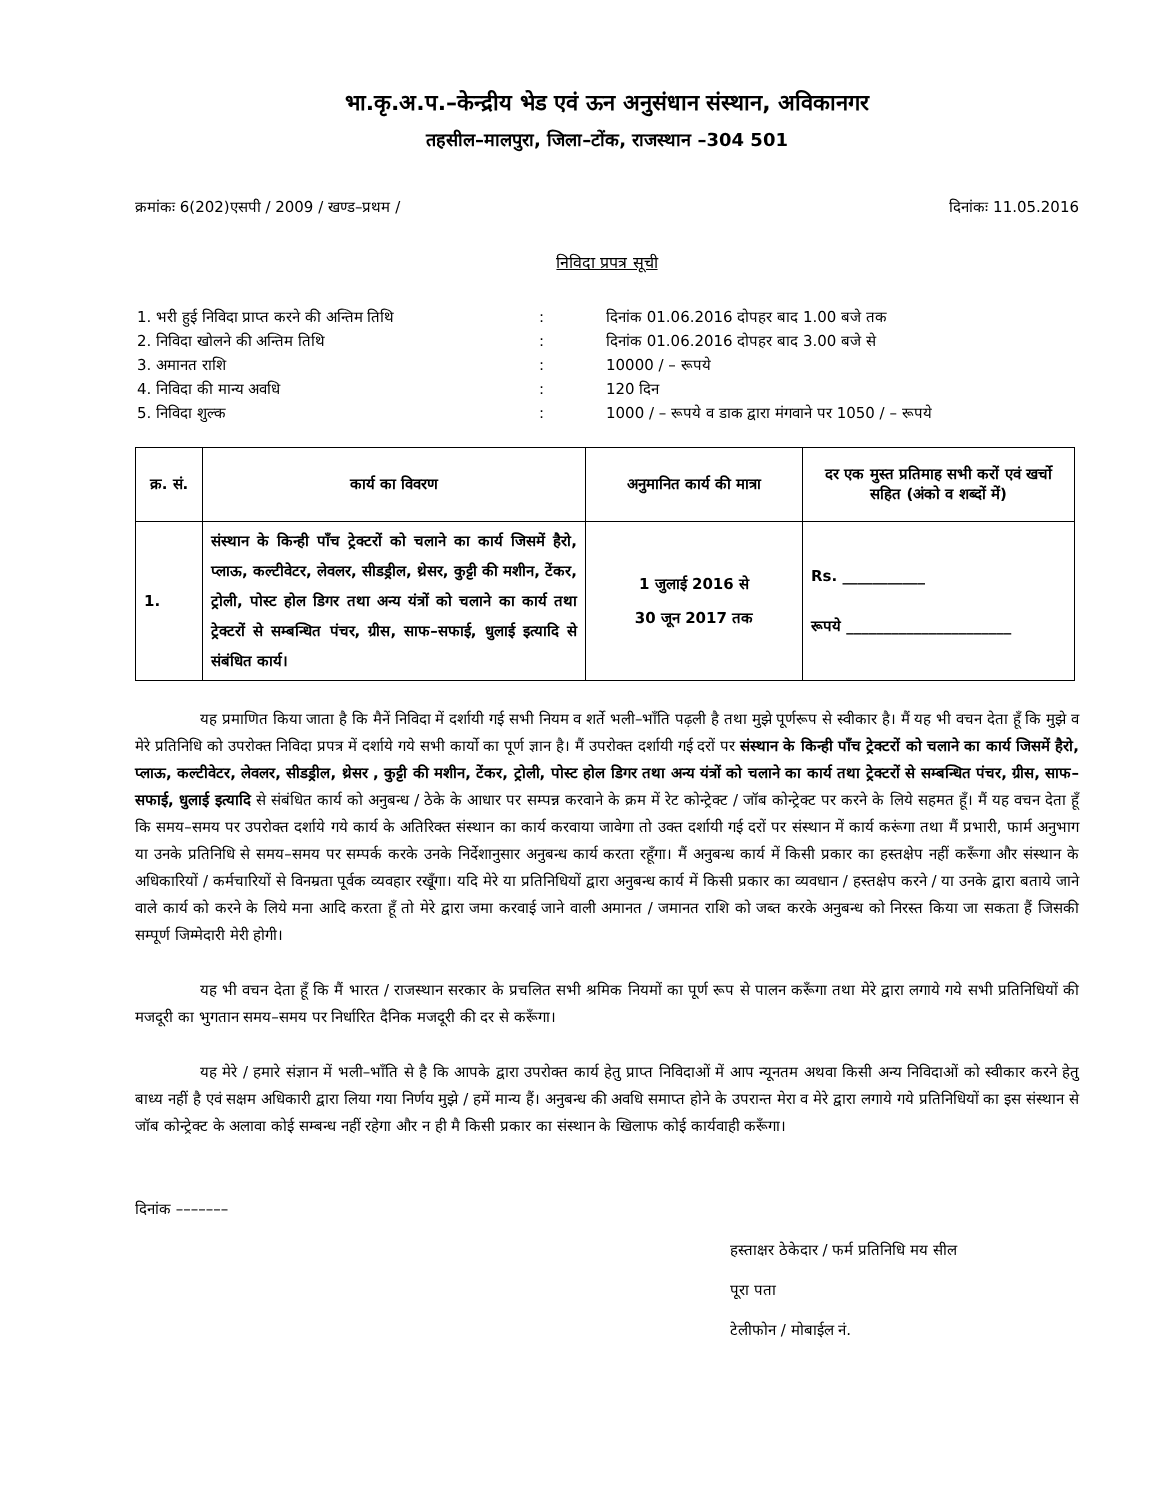भा.कृ.अ.प.–केन्द्रीय भेड एवं ऊन अनुसंधान संस्थान, अविकानगर
तहसील–मालपुरा, जिला–टोंक, राजस्थान –304 501
क्रमांकः 6(202)एसपी / 2009 / खण्ड–प्रथम / दिनांकः 11.05.2016
निविदा प्रपत्र सूची
| 1. भरी हुई निविदा प्राप्त करने की अन्तिम तिथि | : | दिनांक 01.06.2016 दोपहर बाद 1.00 बजे तक |
| 2. निविदा खोलने की अन्तिम तिथि | : | दिनांक 01.06.2016 दोपहर बाद 3.00 बजे से |
| 3. अमानत राशि | : | 10000 / – रूपये |
| 4. निविदा की मान्य अवधि | : | 120 दिन |
| 5. निविदा शुल्क | : | 1000 / – रूपये व डाक द्वारा मंगवाने पर 1050 / – रूपये |
| क्र. सं. | कार्य का विवरण | अनुमानित कार्य की मात्रा | दर एक मुस्त प्रतिमाह सभी करों एवं खर्चो सहित (अंको व शब्दों में) |
| --- | --- | --- | --- |
| 1. | संस्थान के किन्ही पाँच ट्रेक्टरों को चलाने का कार्य जिसमें हैरो, प्लाऊ, कल्टीवेटर, लेवलर, सीडड्रील, थ्रेसर, कुट्टी की मशीन, टेंकर, ट्रोली, पोस्ट होल डिगर तथा अन्य यंत्रों को चलाने का कार्य तथा ट्रेक्टरों से सम्बन्धित पंचर, ग्रीस, साफ–सफाई, धुलाई इत्यादि से संबंधित कार्य। | 1 जुलाई 2016 से 30 जून 2017 तक | Rs. ___________ रूपये ______________________ |
यह प्रमाणित किया जाता है कि मैनें निविदा में दर्शायी गई सभी नियम व शर्ते भली–भाँति पढ़ली है तथा मुझे पूर्णरूप से स्वीकार है। मैं यह भी वचन देता हूँ कि मुझे व मेरे प्रतिनिधि को उपरोक्त निविदा प्रपत्र में दर्शाये गये सभी कार्यो का पूर्ण ज्ञान है। मैं उपरोक्त दर्शायी गई दरों पर संस्थान के किन्ही पाँच ट्रेक्टरों को चलाने का कार्य जिसमें हैरो, प्लाऊ, कल्टीवेटर, लेवलर, सीडड्रील, थ्रेसर , कुट्टी की मशीन, टेंकर, ट्रोली, पोस्ट होल डिगर तथा अन्य यंत्रों को चलाने का कार्य तथा ट्रेक्टरों से सम्बन्धित पंचर, ग्रीस, साफ–सफाई, धुलाई इत्यादि से संबंधित कार्य को अनुबन्ध / ठेके के आधार पर सम्पन्न करवाने के क्रम में रेट कोन्ट्रेक्ट / जॉब कोन्ट्रेक्ट पर करने के लिये सहमत हूँ। मैं यह वचन देता हूँ कि समय–समय पर उपरोक्त दर्शाये गये कार्य के अतिरिक्त संस्थान का कार्य करवाया जावेगा तो उक्त दर्शायी गई दरों पर संस्थान में कार्य करूंगा तथा मैं प्रभारी, फार्म अनुभाग या उनके प्रतिनिधि से समय–समय पर सम्पर्क करके उनके निर्देशानुसार अनुबन्ध कार्य करता रहूँगा। मैं अनुबन्ध कार्य में किसी प्रकार का हस्तक्षेप नहीं करूँगा और संस्थान के अधिकारियों / कर्मचारियों से विनम्रता पूर्वक व्यवहार रखूँगा। यदि मेरे या प्रतिनिधियों द्वारा अनुबन्ध कार्य में किसी प्रकार का व्यवधान / हस्तक्षेप करने / या उनके द्वारा बताये जाने वाले कार्य को करने के लिये मना आदि करता हूँ तो मेरे द्वारा जमा करवाई जाने वाली अमानत / जमानत राशि को जब्त करके अनुबन्ध को निरस्त किया जा सकता हैं जिसकी सम्पूर्ण जिम्मेदारी मेरी होगी।
यह भी वचन देता हूँ कि मैं भारत / राजस्थान सरकार के प्रचलित सभी श्रमिक नियमों का पूर्ण रूप से पालन करूँगा तथा मेरे द्वारा लगाये गये सभी प्रतिनिधियों की मजदूरी का भुगतान समय–समय पर निर्धारित दैनिक मजदूरी की दर से करूँगा।
यह मेरे / हमारे संज्ञान में भली–भाँति से है कि आपके द्वारा उपरोक्त कार्य हेतु प्राप्त निविदाओं में आप न्यूनतम अथवा किसी अन्य निविदाओं को स्वीकार करने हेतु बाध्य नहीं है एवं सक्षम अधिकारी द्वारा लिया गया निर्णय मुझे / हमें मान्य हैं। अनुबन्ध की अवधि समाप्त होने के उपरान्त मेरा व मेरे द्वारा लगाये गये प्रतिनिधियों का इस संस्थान से जॉब कोन्ट्रेक्ट के अलावा कोई सम्बन्ध नहीं रहेगा और न ही मै किसी प्रकार का संस्थान के खिलाफ कोई कार्यवाही करूँगा।
दिनांक –––––––
हस्ताक्षर ठेकेदार / फर्म प्रतिनिधि मय सील
पूरा पता
टेलीफोन / मोबाईल नं.